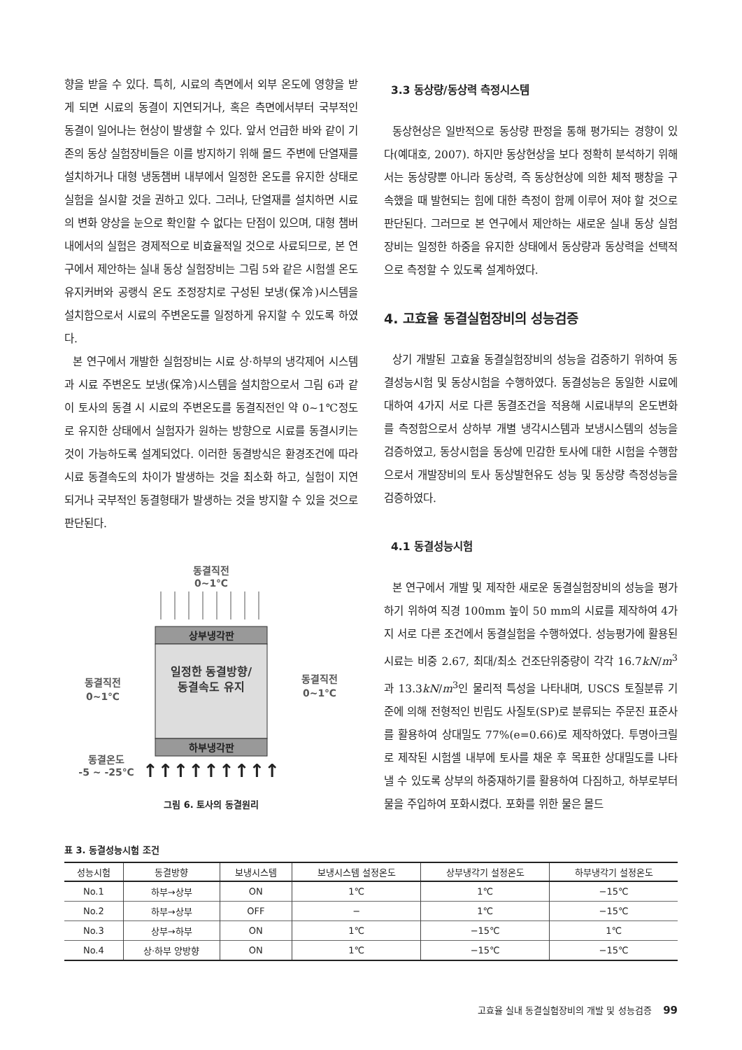향을 받을 수 있다. 특히, 시료의 측면에서 외부 온도에 영향을 받게 되면 시료의 동결이 지연되거나, 혹은 측면에서부터 국부적인 동결이 일어나는 현상이 발생할 수 있다. 앞서 언급한 바와 같이 기존의 동상 실험장비들은 이를 방지하기 위해 몰드 주변에 단열재를 설치하거나 대형 냉동챔버 내부에서 일정한 온도를 유지한 상태로 실험을 실시할 것을 권하고 있다. 그러나, 단열재를 설치하면 시료의 변화 양상을 눈으로 확인할 수 없다는 단점이 있으며, 대형 챔버 내에서의 실험은 경제적으로 비효율적일 것으로 사료되므로, 본 연구에서 제안하는 실내 동상 실험장비는 그림 5와 같은 시험셀 온도유지커버와 공랭식 온도 조정장치로 구성된 보냉(保冷)시스템을 설치함으로서 시료의 주변온도를 일정하게 유지할 수 있도록 하였다.
본 연구에서 개발한 실험장비는 시료 상·하부의 냉각제어 시스템과 시료 주변온도 보냉(保冷)시스템을 설치함으로서 그림 6과 같이 토사의 동결 시 시료의 주변온도를 동결직전인 약 0∼1℃정도로 유지한 상태에서 실험자가 원하는 방향으로 시료를 동결시키는 것이 가능하도록 설계되었다. 이러한 동결방식은 환경조건에 따라 시료 동결속도의 차이가 발생하는 것을 최소화 하고, 실험이 지연되거나 국부적인 동결형태가 발생하는 것을 방지할 수 있을 것으로 판단된다.
동결직전
0~1℃
상부냉각판
일정한 동결방향/
동결속도 유지
하부냉각판
동결직전
0~1℃
동결직전
0~1℃
동결온도
-5 ~ -25℃
↑↑↑↑↑↑↑↑↑
그림 6. 토사의 동결원리
3.3 동상량/동상력 측정시스템
동상현상은 일반적으로 동상량 판정을 통해 평가되는 경향이 있다(예대호, 2007). 하지만 동상현상을 보다 정확히 분석하기 위해서는 동상량뿐 아니라 동상력, 즉 동상현상에 의한 체적 팽창을 구속했을 때 발현되는 힘에 대한 측정이 함께 이루어 져야 할 것으로 판단된다. 그러므로 본 연구에서 제안하는 새로운 실내 동상 실험장비는 일정한 하중을 유지한 상태에서 동상량과 동상력을 선택적으로 측정할 수 있도록 설계하였다.
4. 고효율 동결실험장비의 성능검증
상기 개발된 고효율 동결실험장비의 성능을 검증하기 위하여 동결성능시험 및 동상시험을 수행하였다. 동결성능은 동일한 시료에 대하여 4가지 서로 다른 동결조건을 적용해 시료내부의 온도변화를 측정함으로서 상하부 개별 냉각시스템과 보냉시스템의 성능을 검증하였고, 동상시험을 동상에 민감한 토사에 대한 시험을 수행함으로서 개발장비의 토사 동상발현유도 성능 및 동상량 측정성능을 검증하였다.
4.1 동결성능시험
본 연구에서 개발 및 제작한 새로운 동결실험장비의 성능을 평가하기 위하여 직경 100mm 높이 50 mm의 시료를 제작하여 4가지 서로 다른 조건에서 동결실험을 수행하였다. 성능평가에 활용된 시료는 비중 2.67, 최대/최소 건조단위중량이 각각 16.7kN/m<sup>3</sup>과 13.3kN/m<sup>3</sup>인 물리적 특성을 나타내며, USCS 토질분류 기준에 의해 전형적인 빈립도 사질토(SP)로 분류되는 주문진 표준사를 활용하여 상대밀도 77%(e=0.66)로 제작하였다. 투명아크릴로 제작된 시험셀 내부에 토사를 채운 후 목표한 상대밀도를 나타낼 수 있도록 상부의 하중재하기를 활용하여 다짐하고, 하부로부터 물을 주입하여 포화시켰다. 포화를 위한 물은 몰드
표 3. 동결성능시험 조건
| 성능시험 | 동결방향 | 보냉시스템 | 보냉시스템 설정온도 | 상부냉각기 설정온도 | 하부냉각기 설정온도 |
| --- | --- | --- | --- | --- | --- |
| No.1 | 하부→상부 | ON | 1℃ | 1℃ | −15℃ |
| No.2 | 하부→상부 | OFF | − | 1℃ | −15℃ |
| No.3 | 상부→하부 | ON | 1℃ | −15℃ | 1℃ |
| No.4 | 상·하부 양방향 | ON | 1℃ | −15℃ | −15℃ |
고효율 실내 동결실험장비의 개발 및 성능검증 99